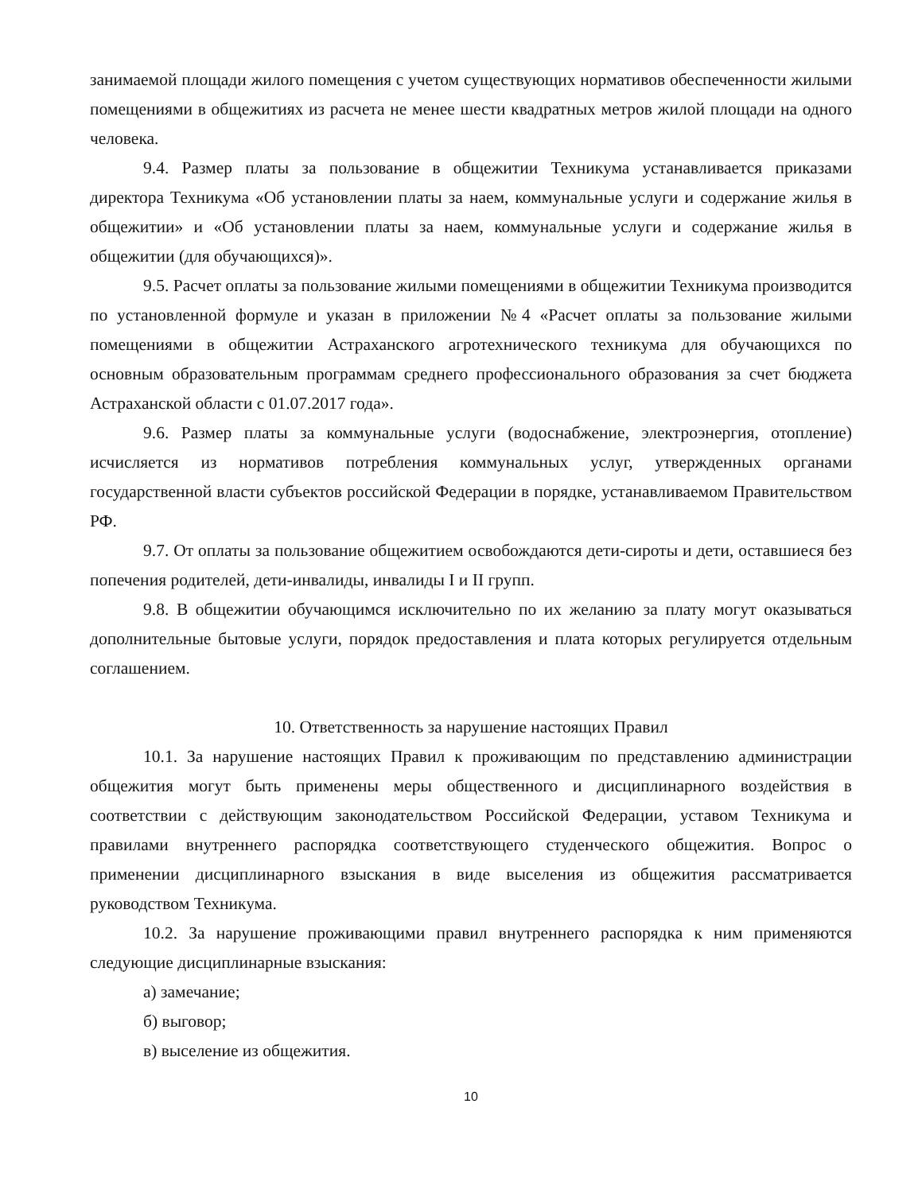занимаемой площади жилого помещения с учетом существующих нормативов обеспеченности жилыми помещениями в общежитиях из расчета не менее шести квадратных метров жилой площади на одного человека.
9.4. Размер платы за пользование в общежитии Техникума устанавливается приказами директора Техникума «Об установлении платы за наем, коммунальные услуги и содержание жилья в общежитии» и «Об установлении платы за наем, коммунальные услуги и содержание жилья в общежитии (для обучающихся)».
9.5. Расчет оплаты за пользование жилыми помещениями в общежитии Техникума производится по установленной формуле и указан в приложении №4 «Расчет оплаты за пользование жилыми помещениями в общежитии Астраханского агротехнического техникума для обучающихся по основным образовательным программам среднего профессионального образования за счет бюджета Астраханской области с 01.07.2017 года».
9.6. Размер платы за коммунальные услуги (водоснабжение, электроэнергия, отопление) исчисляется из нормативов потребления коммунальных услуг, утвержденных органами государственной власти субъектов российской Федерации в порядке, устанавливаемом Правительством РФ.
9.7. От оплаты за пользование общежитием освобождаются дети-сироты и дети, оставшиеся без попечения родителей, дети-инвалиды, инвалиды I и II групп.
9.8. В общежитии обучающимся исключительно по их желанию за плату могут оказываться дополнительные бытовые услуги, порядок предоставления и плата которых регулируется отдельным соглашением.
10. Ответственность за нарушение настоящих Правил
10.1. За нарушение настоящих Правил к проживающим по представлению администрации общежития могут быть применены меры общественного и дисциплинарного воздействия в соответствии с действующим законодательством Российской Федерации, уставом Техникума и правилами внутреннего распорядка соответствующего студенческого общежития. Вопрос о применении дисциплинарного взыскания в виде выселения из общежития рассматривается руководством Техникума.
10.2. За нарушение проживающими правил внутреннего распорядка к ним применяются следующие дисциплинарные взыскания:
а) замечание;
б) выговор;
в) выселение из общежития.
10